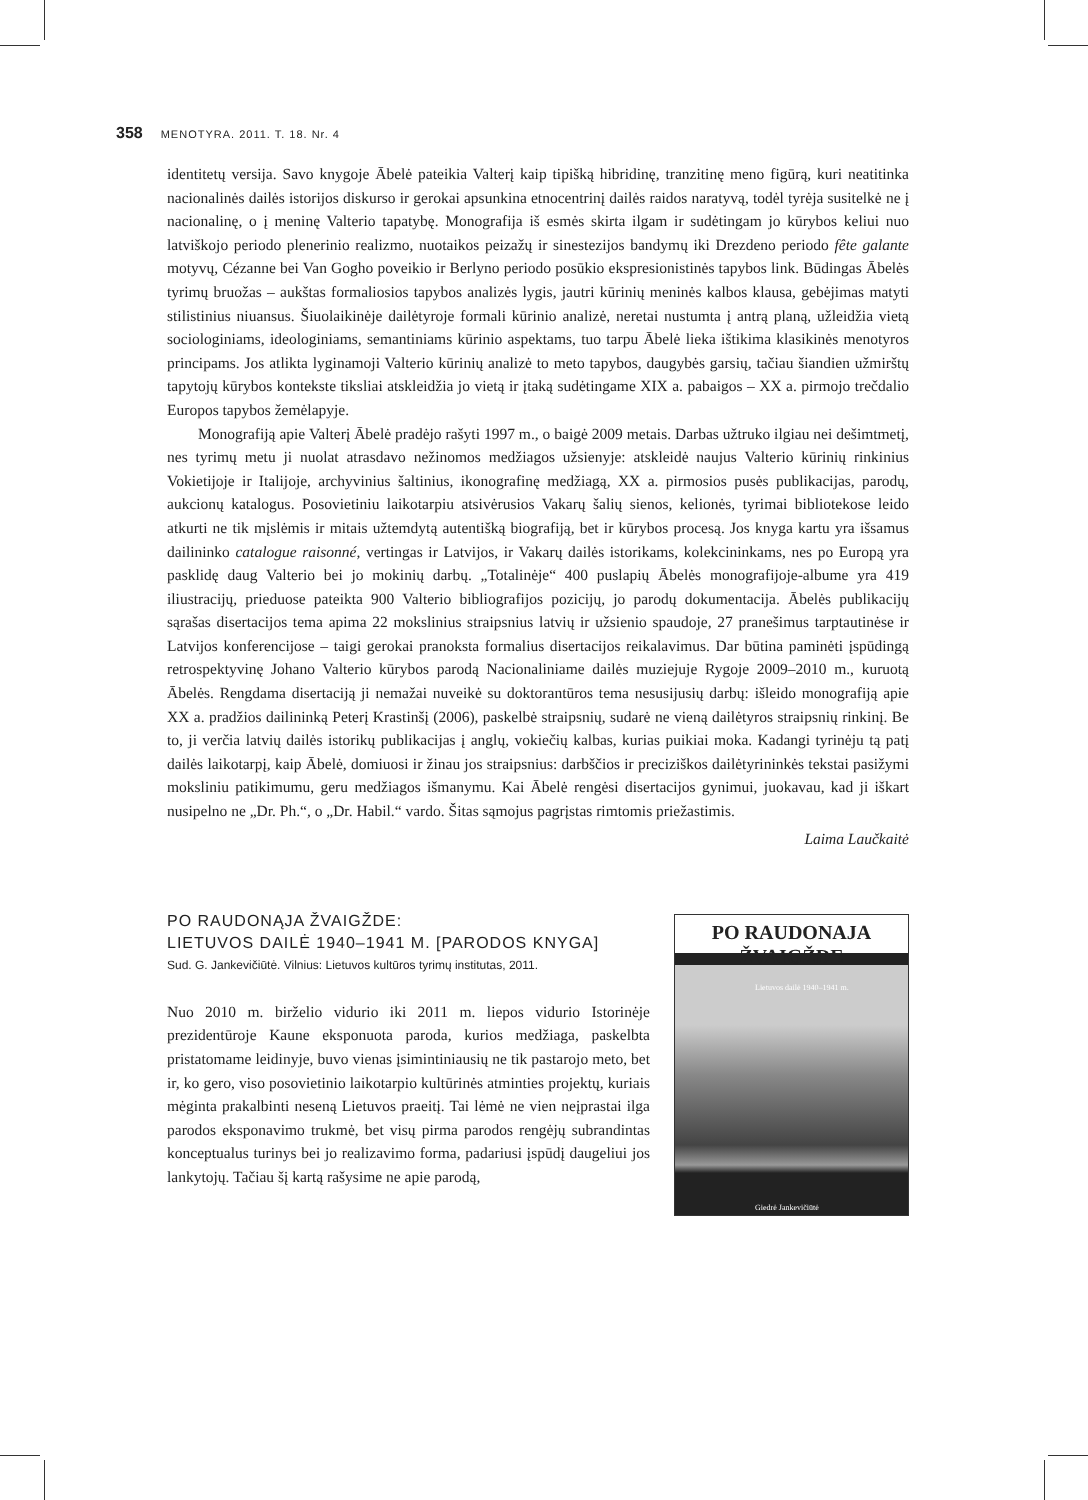358 MENOTYRA. 2011. T. 18. Nr. 4
identitetų versija. Savo knygoje Ābelė pateikia Valterį kaip tipišką hibridinę, tranzitinę meno figūrą, kuri neatitinka nacionalinės dailės istorijos diskurso ir gerokai apsunkina etnocentrinį dailės raidos naratyvą, todėl tyrėja susitelkė ne į nacionalinę, o į meninę Valterio tapatybę. Monografija iš esmės skirta ilgam ir sudėtingam jo kūrybos keliui nuo latviškojo periodo plenerinio realizmo, nuotaikos peizažų ir sinestezijos bandymų iki Drezdeno periodo fête galante motyvų, Cézanne bei Van Gogho poveikio ir Berlyno periodo posūkio ekspresionistinės tapybos link. Būdingas Ābelės tyrimų bruožas – aukštas formaliosios tapybos analizės lygis, jautri kūrinių meninės kalbos klausa, gebėjimas matyti stilistinius niuansus. Šiuolaikinėje dailėtyroje formali kūrinio analizė, neretai nustumta į antrą planą, užleidžia vietą sociologiniams, ideologiniams, semantiniams kūrinio aspektams, tuo tarpu Ābelė lieka ištikima klasikinės menotyros principams. Jos atlikta lyginamoji Valterio kūrinių analizė to meto tapybos, daugybės garsių, tačiau šiandien užmirštų tapytojų kūrybos kontekste tiksliai atskleidžia jo vietą ir įtaką sudėtingame XIX a. pabaigos – XX a. pirmojo trečdalio Europos tapybos žemėlapyje.
Monografiją apie Valterį Ābelė pradėjo rašyti 1997 m., o baigė 2009 metais. Darbas užtruko ilgiau nei dešimtmetį, nes tyrimų metu ji nuolat atrasdavo nežinomos medžiagos užsienyje: atskleidė naujus Valterio kūrinių rinkinius Vokietijoje ir Italijoje, archyvinius šaltinius, ikonografinę medžiagą, XX a. pirmosios pusės publikacijas, parodų, aukcionų katalogus. Posovietiniu laikotarpiu atsivėrusios Vakarų šalių sienos, kelionės, tyrimai bibliotekose leido atkurti ne tik mįslėmis ir mitais užtemdytą autentišką biografiją, bet ir kūrybos procesą. Jos knyga kartu yra išsamus dailininko catalogue raisonné, vertingas ir Latvijos, ir Vakarų dailės istorikams, kolekcininkams, nes po Europą yra pasklidę daug Valterio bei jo mokinių darbų. „Totalinėje“ 400 puslapių Ābelės monografijoje-albume yra 419 iliustracijų, prieduose pateikta 900 Valterio bibliografijos pozicijų, jo parodų dokumentacija. Ābelės publikacijų sąrašas disertacijos tema apima 22 mokslinius straipsnius latvių ir užsienio spaudoje, 27 pranešimus tarptautinėse ir Latvijos konferencijose – taigi gerokai pranoksta formalius disertacijos reikalavimus. Dar būtina paminėti įspūdingą retrospektyvinę Johano Valterio kūrybos parodą Nacionaliniame dailės muziejuje Rygoje 2009–2010 m., kuruotą Ābelės. Rengdama disertaciją ji nemažai nuveikė su doktorantūros tema nesusijusių darbų: išleido monografiją apie XX a. pradžios dailininką Peterį Krastinšį (2006), paskelbė straipsnių, sudarė ne vieną dailėtyros straipsnių rinkinį. Be to, ji verčia latvių dailės istorikų publikacijas į anglų, vokiečių kalbas, kurias puikiai moka. Kadangi tyrinėju tą patį dailės laikotarpį, kaip Ābelė, domiuosi ir žinau jos straipsnius: darbščios ir precizi­škos dailėtyrininkės tekstai pasižymi moksliniu patikimumu, geru medžiagos išmanymu. Kai Ābelė rengėsi disertacijos gynimui, juokavau, kad ji iškart nusipelno ne „Dr. Ph.“, o „Dr. Habil.“ vardo. Šitas sąmojus pagrįstas rimtomis priežastimis.
Laima Laučkaitė
PO RAUDONĄJA ŽVAIGŽDE:
LIETUVOS DAILĖ 1940–1941 M. [PARODOS KNYGA]
Sud. G. Jankevičiūtė. Vilnius: Lietuvos kultūros tyrimų institutas, 2011.
Nuo 2010 m. birželio vidurio iki 2011 m. liepos vidurio Istorinėje prezidentūroje Kaune eksponuota paroda, kurios medžiaga, paskelbta pristatomame leidinyje, buvo vienas įsimintiniausių ne tik pastarojo meto, bet ir, ko gero, viso posovietinio laikotarpio kultūrinės atminties projektų, kuriais mėginta prakalbinti neseną Lietuvos praeitį. Tai lėmė ne vien neįprastai ilga parodos eksponavimo trukmė, bet visų pirma parodos rengėjų subrandintas konceptualus turinys bei jo realizavimo forma, padariusi įspūdį daugeliui jos lankytojų. Tačiau šį kartą rašysime ne apie parodą,
PO RAUDONAJA ŽVAIGŽDE
Lietuvos dailė 1940–1941 m.
Giedrė Jankevičiūtė